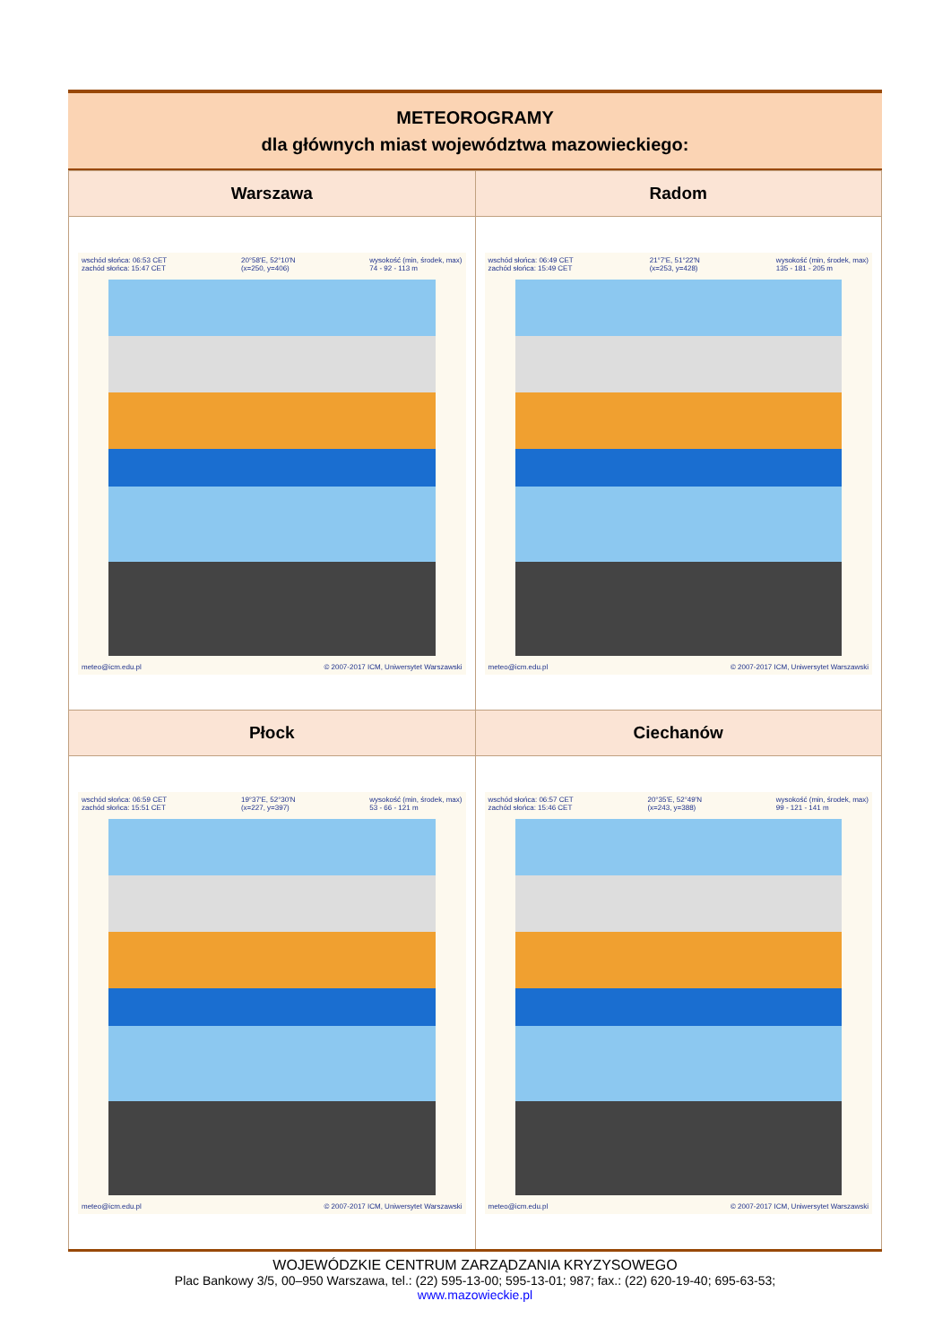METEOROGRAMY
dla głównych miast województwa mazowieckiego:
| Warszawa | Radom |
| wschód słońca: 06:53 CET zachód słońca: 15:47 CET 20°58'E, 52°10'N (x=250, y=406) wysokość (min, środek, max) 74 - 92 - 113 m meteo@icm.edu.pl © 2007-2017 ICM, Uniwersytet Warszawski | wschód słońca: 06:49 CET zachód słońca: 15:49 CET 21°7'E, 51°22'N (x=253, y=428) wysokość (min, środek, max) 135 - 181 - 205 m meteo@icm.edu.pl © 2007-2017 ICM, Uniwersytet Warszawski |
| Płock | Ciechanów |
| wschód słońca: 06:59 CET zachód słońca: 15:51 CET 19°37'E, 52°30'N (x=227, y=397) wysokość (min, środek, max) 53 - 66 - 121 m meteo@icm.edu.pl © 2007-2017 ICM, Uniwersytet Warszawski | wschód słońca: 06:57 CET zachód słońca: 15:46 CET 20°35'E, 52°49'N (x=243, y=388) wysokość (min, środek, max) 99 - 121 - 141 m meteo@icm.edu.pl © 2007-2017 ICM, Uniwersytet Warszawski |
WOJEWÓDZKIE CENTRUM ZARZĄDZANIA KRYZYSOWEGO
Plac Bankowy 3/5, 00–950 Warszawa, tel.: (22) 595-13-00; 595-13-01; 987; fax.: (22) 620-19-40; 695-63-53;
www.mazowieckie.pl